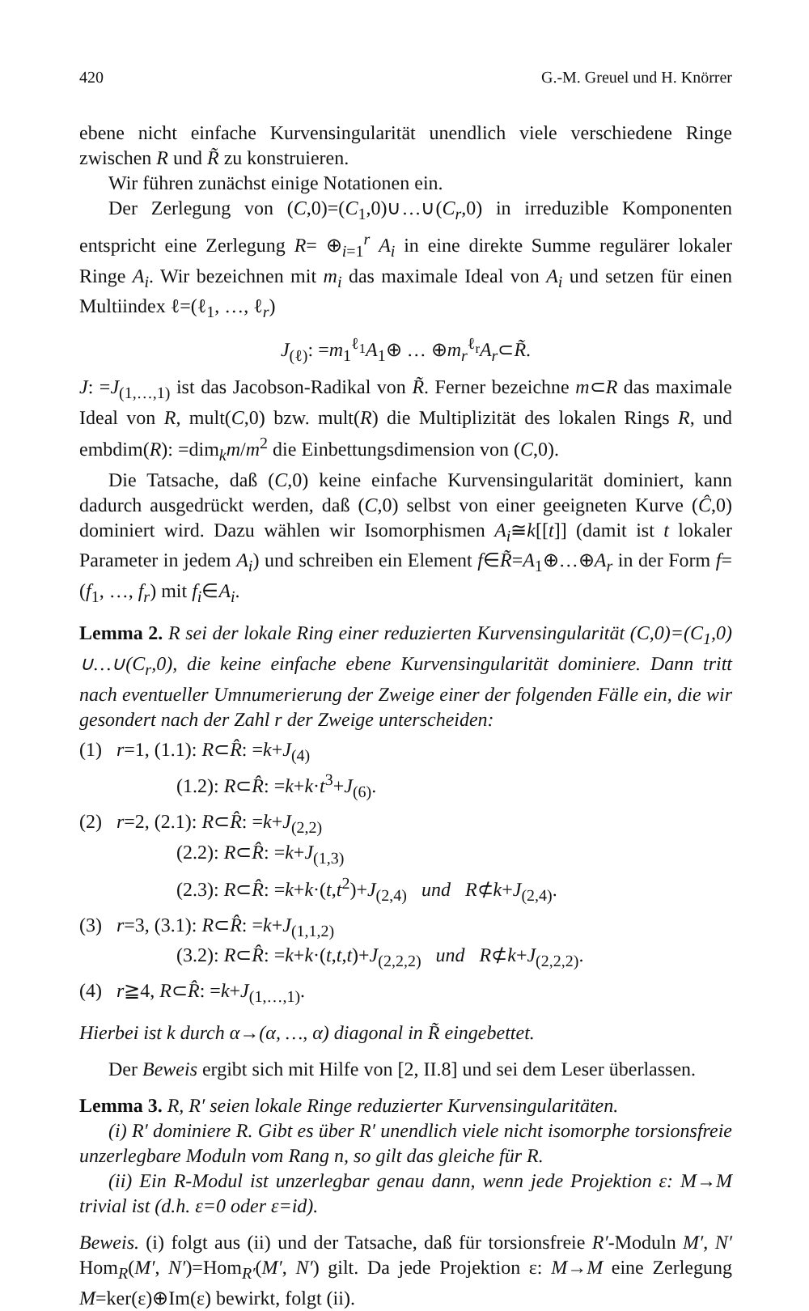420 G.-M. Greuel und H. Knörrer
ebene nicht einfache Kurvensingularität unendlich viele verschiedene Ringe zwischen R und R̃ zu konstruieren.
Wir führen zunächst einige Notationen ein.
Der Zerlegung von (C,0)=(C<sub>1</sub>,0)∪…∪(C<sub>r</sub>,0) in irreduzible Komponenten entspricht eine Zerlegung R= ⊕<sub>i=1</sub><sup>r</sup> A<sub>i</sub> in eine direkte Summe regulärer lokaler Ringe A<sub>i</sub>. Wir bezeichnen mit m<sub>i</sub> das maximale Ideal von A<sub>i</sub> und setzen für einen Multiindex ℓ=(ℓ<sub>1</sub>, …, ℓ<sub>r</sub>)
J<sub>(ℓ)</sub>: =m<sub>1</sub><sup>ℓ<sub>1</sub></sup>A<sub>1</sub>⊕ … ⊕m<sub>r</sub><sup>ℓ<sub>r</sub></sup>A<sub>r</sub>⊂R̃.
J: =J<sub>(1,…,1)</sub> ist das Jacobson-Radikal von R̃. Ferner bezeichne m⊂R das maximale Ideal von R, mult(C,0) bzw. mult(R) die Multiplizität des lokalen Rings R, und embdim(R): =dim<sub>k</sub>m/m<sup>2</sup> die Einbettungsdimension von (C,0).
Die Tatsache, daß (C,0) keine einfache Kurvensingularität dominiert, kann dadurch ausgedrückt werden, daß (C,0) selbst von einer geeigneten Kurve (Ĉ,0) dominiert wird. Dazu wählen wir Isomorphismen A<sub>i</sub>≅k[[t]] (damit ist t lokaler Parameter in jedem A<sub>i</sub>) und schreiben ein Element f∈R̃=A<sub>1</sub>⊕…⊕A<sub>r</sub> in der Form f=(f<sub>1</sub>, …, f<sub>r</sub>) mit f<sub>i</sub>∈A<sub>i</sub>.
Lemma 2. R sei der lokale Ring einer reduzierten Kurvensingularität (C,0)=(C<sub>1</sub>,0) ∪…∪(C<sub>r</sub>,0), die keine einfache ebene Kurvensingularität dominiere. Dann tritt nach eventueller Umnumerierung der Zweige einer der folgenden Fälle ein, die wir gesondert nach der Zahl r der Zweige unterscheiden:
(1) r=1, (1.1): R⊂R̂: =k+J<sub>(4)</sub>
(1.2): R⊂R̂: =k+k·t<sup>3</sup>+J<sub>(6)</sub>.
(2) r=2, (2.1): R⊂R̂: =k+J<sub>(2,2)</sub>
(2.2): R⊂R̂: =k+J<sub>(1,3)</sub>
(2.3): R⊂R̂: =k+k·(t,t<sup>2</sup>)+J<sub>(2,4)</sub> und R⊄k+J<sub>(2,4)</sub>.
(3) r=3, (3.1): R⊂R̂: =k+J<sub>(1,1,2)</sub>
(3.2): R⊂R̂: =k+k·(t,t,t)+J<sub>(2,2,2)</sub> und R⊄k+J<sub>(2,2,2)</sub>.
(4) r≧4, R⊂R̂: =k+J<sub>(1,…,1)</sub>.
Hierbei ist k durch α→(α, …, α) diagonal in R̃ eingebettet.
Der Beweis ergibt sich mit Hilfe von [2, II.8] und sei dem Leser überlassen.
Lemma 3. R, R′ seien lokale Ringe reduzierter Kurvensingularitäten.
(i) R′ dominiere R. Gibt es über R′ unendlich viele nicht isomorphe torsionsfreie unzerlegbare Moduln vom Rang n, so gilt das gleiche für R.
(ii) Ein R-Modul ist unzerlegbar genau dann, wenn jede Projektion ε: M→M trivial ist (d.h. ε=0 oder ε=id).
Beweis. (i) folgt aus (ii) und der Tatsache, daß für torsionsfreie R′-Moduln M′, N′ Hom<sub>R</sub>(M′, N′)=Hom<sub>R′</sub>(M′, N′) gilt. Da jede Projektion ε: M→M eine Zerlegung M=ker(ε)⊕Im(ε) bewirkt, folgt (ii).